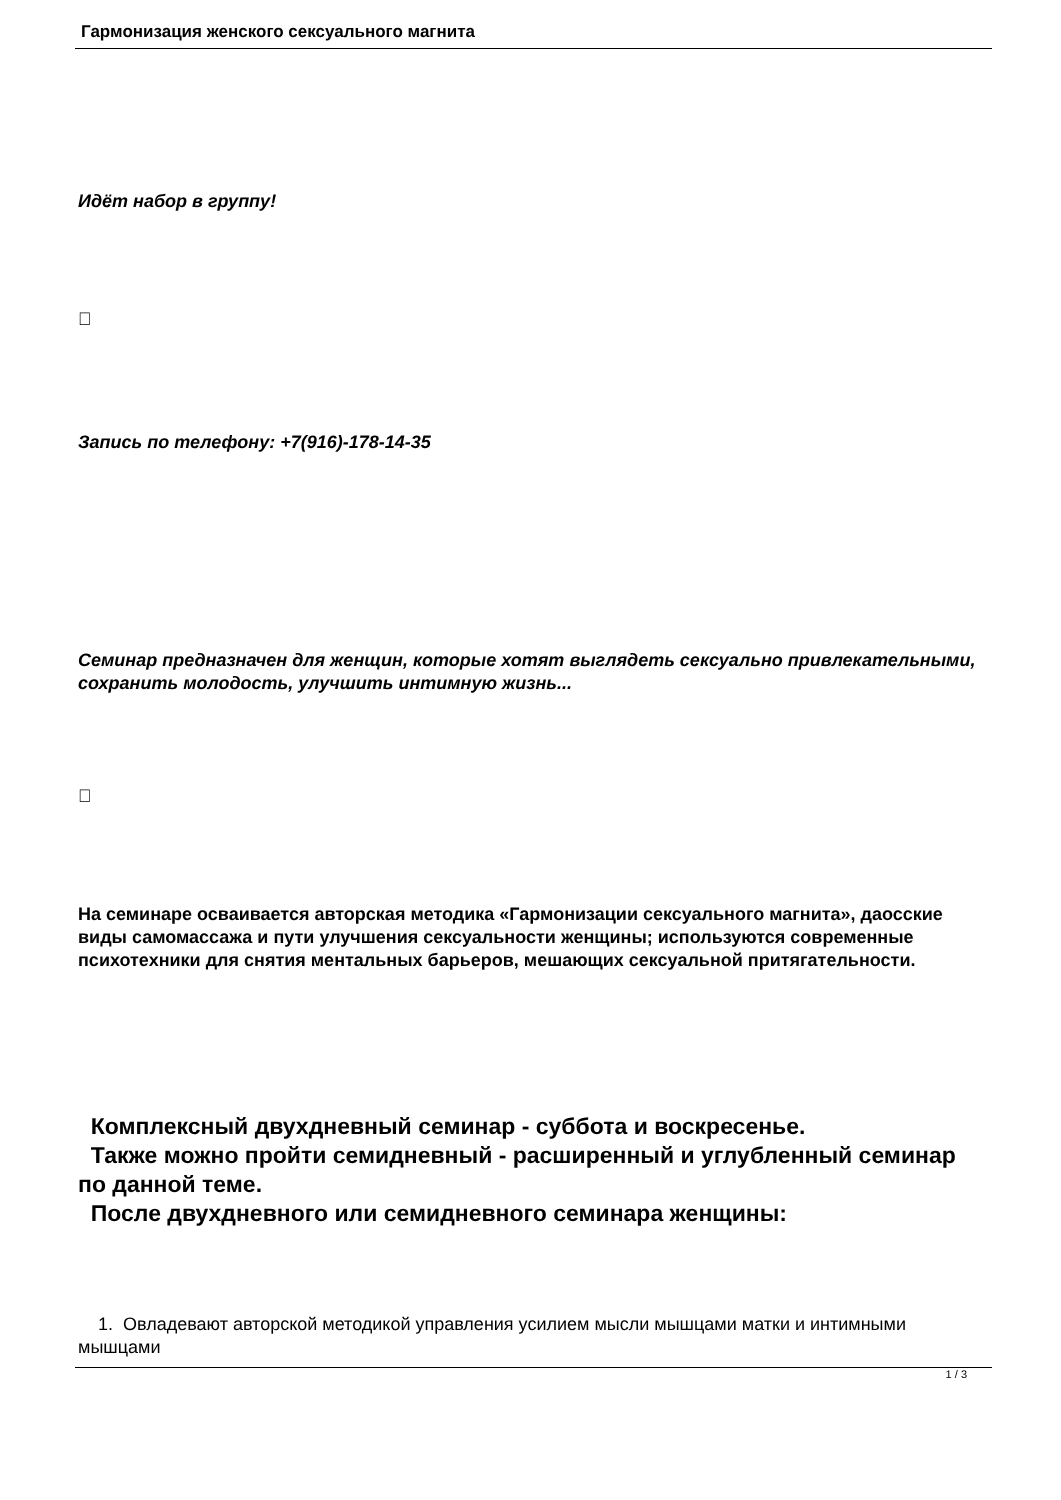Гармонизация женского сексуального магнита
Идёт набор в группу!

Запись по телефону: +7(916)-178-14-35
Семинар предназначен для женщин, которые хотят выглядеть сексуально привлекательными, сохранить молодость, улучшить интимную жизнь...

На семинаре осваивается авторская методика «Гармонизации сексуального магнита», даосские виды самомассажа и пути улучшения сексуальности женщины; используются современные психотехники для снятия ментальных барьеров, мешающих сексуальной притягательности.
Комплексный двухдневный семинар - суббота и воскресенье.
Также можно пройти семидневный - расширенный и углубленный семинар по данной теме.
После двухдневного или семидневного семинара женщины:
1. Овладевают авторской методикой управления усилием мысли мышцами матки и интимными мышцами
1 / 3